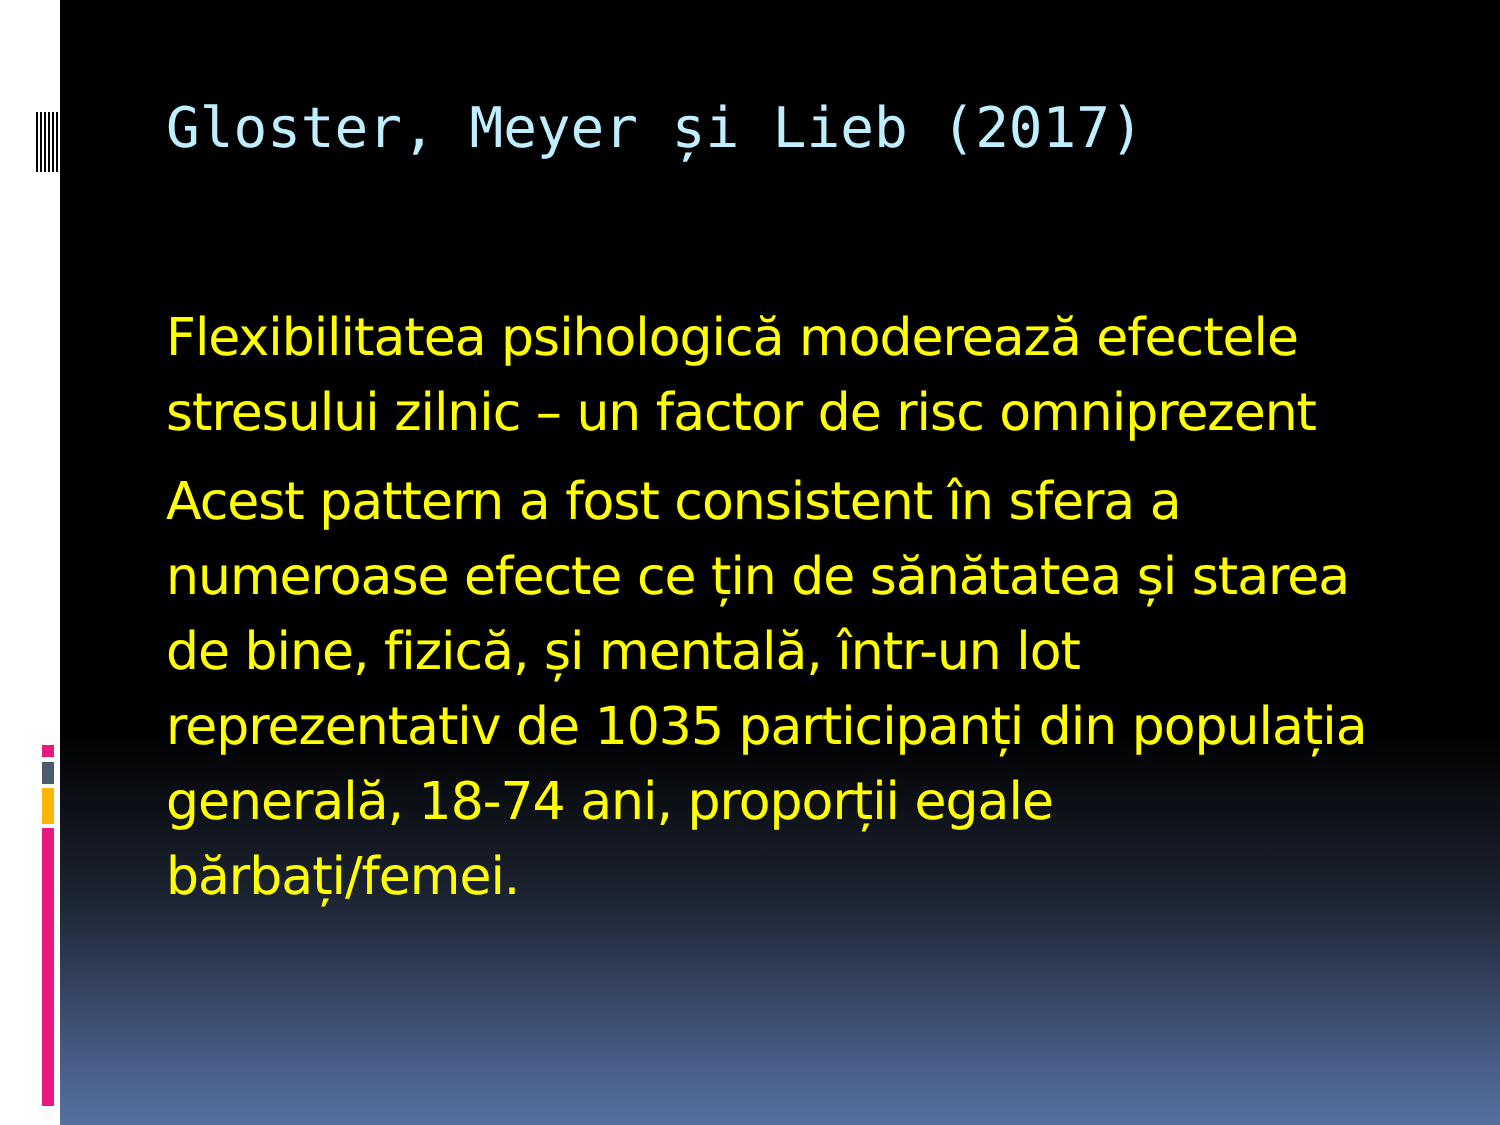Gloster, Meyer și Lieb (2017)
Flexibilitatea psihologică moderează efectele stresului zilnic – un factor de risc omniprezent
Acest pattern a fost consistent în sfera a numeroase efecte ce țin de sănătatea și starea de bine, fizică, și mentală, într-un lot reprezentativ de 1035 participanți din populația generală, 18-74 ani, proporții egale bărbați/femei.